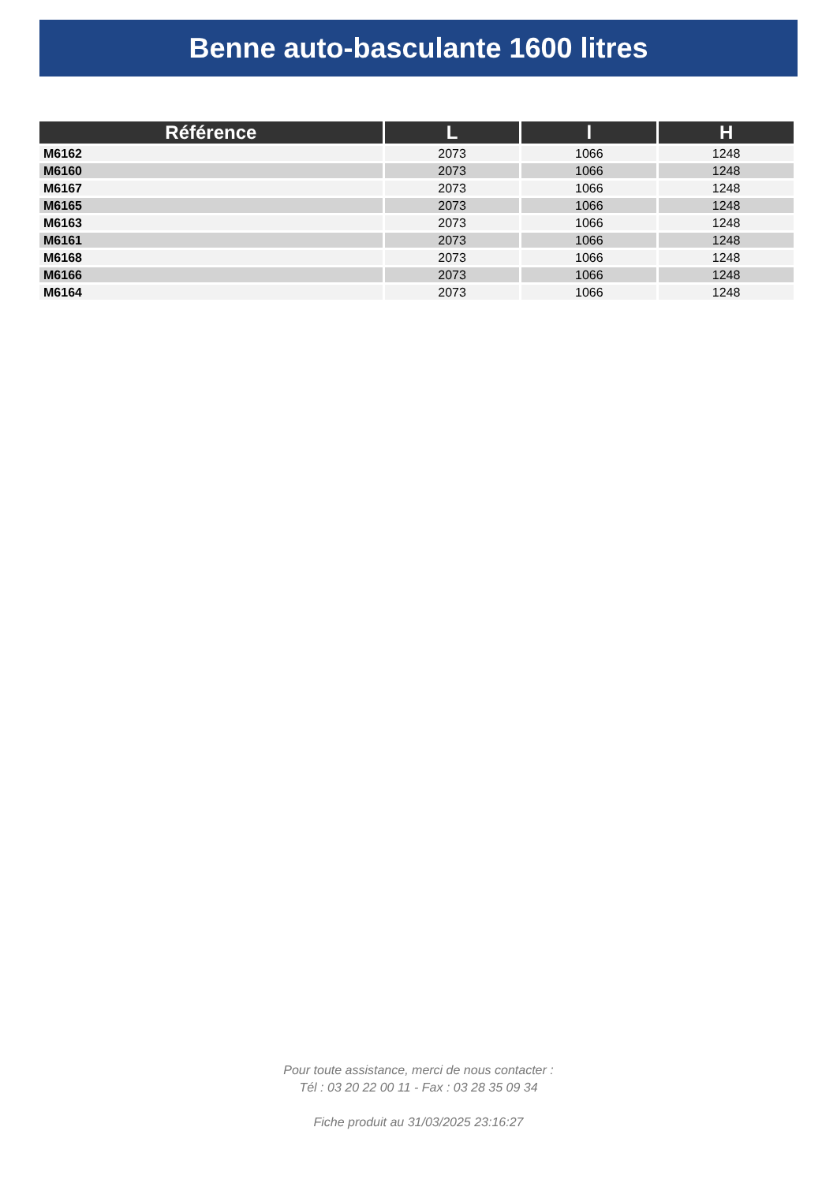Benne auto-basculante 1600 litres
| Référence | L | l | H |
| --- | --- | --- | --- |
| M6162 | 2073 | 1066 | 1248 |
| M6160 | 2073 | 1066 | 1248 |
| M6167 | 2073 | 1066 | 1248 |
| M6165 | 2073 | 1066 | 1248 |
| M6163 | 2073 | 1066 | 1248 |
| M6161 | 2073 | 1066 | 1248 |
| M6168 | 2073 | 1066 | 1248 |
| M6166 | 2073 | 1066 | 1248 |
| M6164 | 2073 | 1066 | 1248 |
Pour toute assistance, merci de nous contacter :
Tél : 03 20 22 00 11 - Fax : 03 28 35 09 34
Fiche produit au 31/03/2025 23:16:27